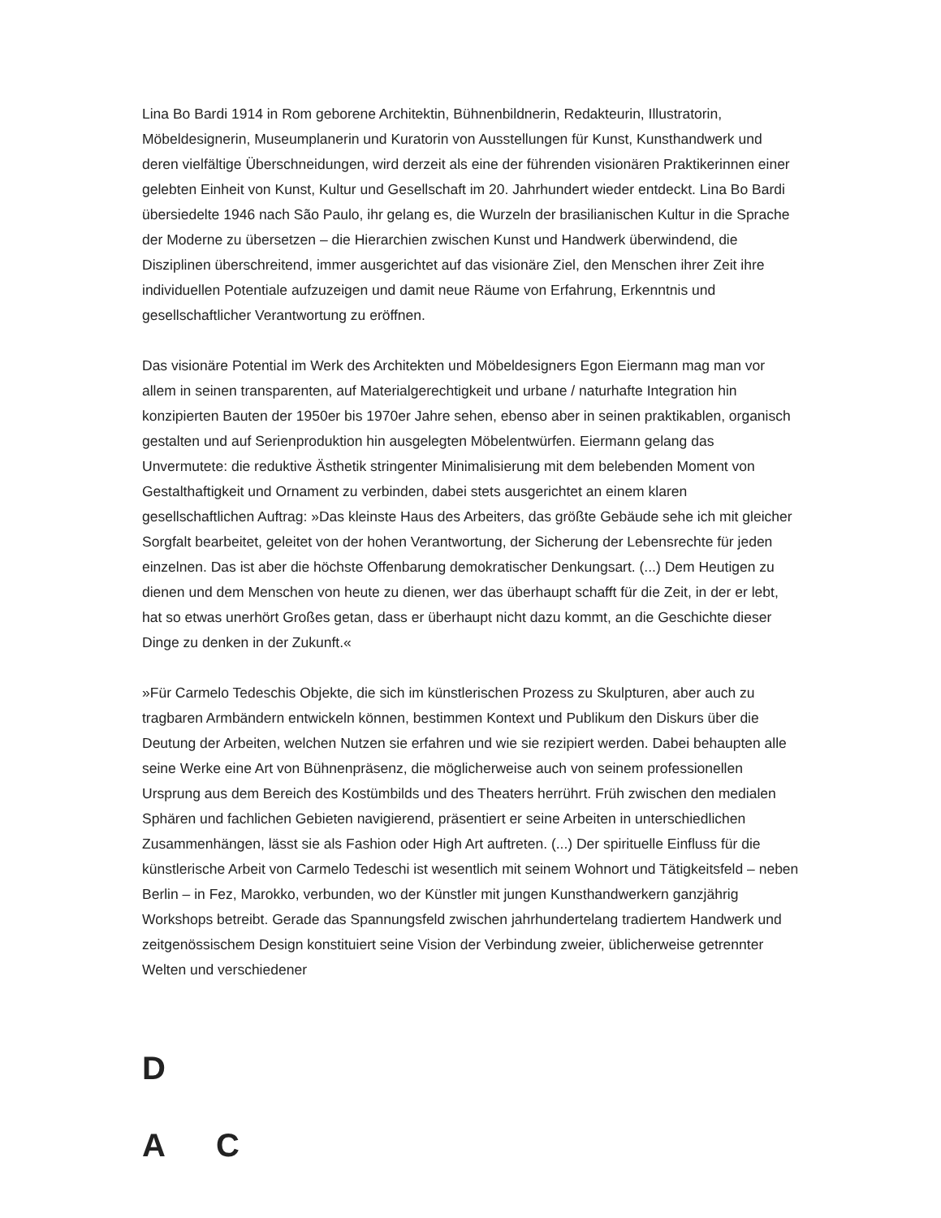Lina Bo Bardi 1914 in Rom geborene Architektin, Bühnenbildnerin, Redakteurin, Illustratorin, Möbeldesignerin, Museumplanerin und Kuratorin von Ausstellungen für Kunst, Kunsthandwerk und deren vielfältige Überschneidungen, wird derzeit als eine der führenden visionären Praktikerinnen einer gelebten Einheit von Kunst, Kultur und Gesellschaft im 20. Jahrhundert wieder entdeckt. Lina Bo Bardi übersiedelte 1946 nach São Paulo, ihr gelang es, die Wurzeln der brasilianischen Kultur in die Sprache der Moderne zu übersetzen – die Hierarchien zwischen Kunst und Handwerk überwindend, die Disziplinen überschreitend, immer ausgerichtet auf das visionäre Ziel, den Menschen ihrer Zeit ihre individuellen Potentiale aufzuzeigen und damit neue Räume von Erfahrung, Erkenntnis und gesellschaftlicher Verantwortung zu eröffnen.
Das visionäre Potential im Werk des Architekten und Möbeldesigners Egon Eiermann mag man vor allem in seinen transparenten, auf Materialgerechtigkeit und urbane / naturhafte Integration hin konzipierten Bauten der 1950er bis 1970er Jahre sehen, ebenso aber in seinen praktikablen, organisch gestalten und auf Serienproduktion hin ausgelegten Möbelentwürfen. Eiermann gelang das Unvermutete: die reduktive Ästhetik stringenter Minimalisierung mit dem belebenden Moment von Gestalthaftigkeit und Ornament zu verbinden, dabei stets ausgerichtet an einem klaren gesellschaftlichen Auftrag: »Das kleinste Haus des Arbeiters, das größte Gebäude sehe ich mit gleicher Sorgfalt bearbeitet, geleitet von der hohen Verantwortung, der Sicherung der Lebensrechte für jeden einzelnen. Das ist aber die höchste Offenbarung demokratischer Denkungsart. (...) Dem Heutigen zu dienen und dem Menschen von heute zu dienen, wer das überhaupt schafft für die Zeit, in der er lebt, hat so etwas unerhört Großes getan, dass er überhaupt nicht dazu kommt, an die Geschichte dieser Dinge zu denken in der Zukunft.«
»Für Carmelo Tedeschis Objekte, die sich im künstlerischen Prozess zu Skulpturen, aber auch zu tragbaren Armbändern entwickeln können, bestimmen Kontext und Publikum den Diskurs über die Deutung der Arbeiten, welchen Nutzen sie erfahren und wie sie rezipiert werden. Dabei behaupten alle seine Werke eine Art von Bühnenpräsenz, die möglicherweise auch von seinem professionellen Ursprung aus dem Bereich des Kostümbilds und des Theaters herrührt. Früh zwischen den medialen Sphären und fachlichen Gebieten navigierend, präsentiert er seine Arbeiten in unterschiedlichen Zusammenhängen, lässt sie als Fashion oder High Art auftreten. (...) Der spirituelle Einfluss für die künstlerische Arbeit von Carmelo Tedeschi ist wesentlich mit seinem Wohnort und Tätigkeitsfeld – neben Berlin – in Fez, Marokko, verbunden, wo der Künstler mit jungen Kunsthandwerkern ganzjährig Workshops betreibt. Gerade das Spannungsfeld zwischen jahrhundertelang tradiertem Handwerk und zeitgenössischem Design konstituiert seine Vision der Verbindung zweier, üblicherweise getrennter Welten und verschiedener
D
A C